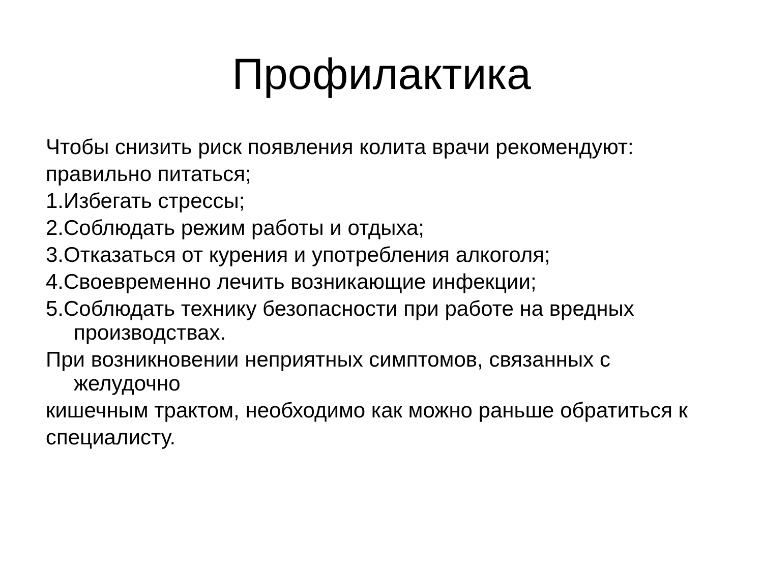Профилактика
Чтобы снизить риск появления колита врачи рекомендуют:
правильно питаться;
1.Избегать стрессы;
2.Соблюдать режим работы и отдыха;
3.Отказаться от курения и употребления алкоголя;
4.Своевременно лечить возникающие инфекции;
5.Соблюдать технику безопасности при работе на вредных производствах.
При возникновении неприятных симптомов, связанных с желудочно
кишечным трактом, необходимо как можно раньше обратиться к
специалисту.